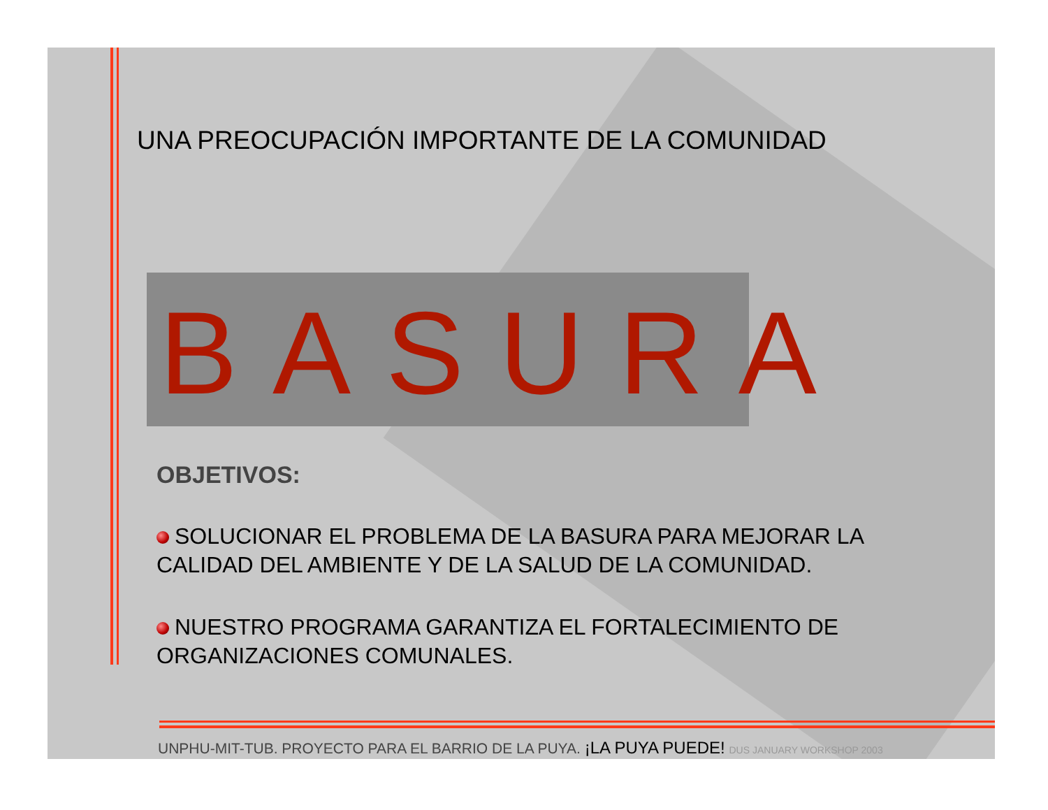UNA PREOCUPACIÓN IMPORTANTE DE LA COMUNIDAD
BASURA
OBJETIVOS:
SOLUCIONAR EL PROBLEMA DE LA BASURA PARA MEJORAR LA CALIDAD DEL AMBIENTE Y DE LA SALUD DE LA COMUNIDAD.
NUESTRO PROGRAMA GARANTIZA EL FORTALECIMIENTO DE ORGANIZACIONES COMUNALES.
UNPHU-MIT-TUB. PROYECTO PARA EL BARRIO DE LA PUYA. ¡LA PUYA PUEDE! DUS JANUARY WORKSHOP 2003